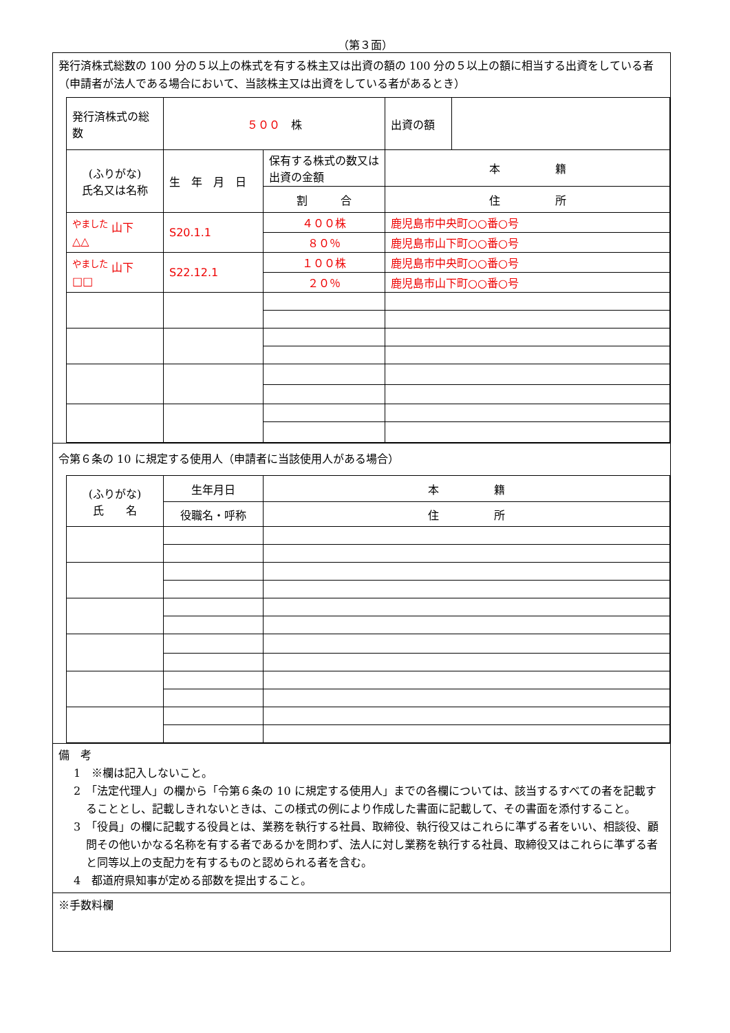（第３面）
発行済株式総数の 100 分の５以上の株式を有する株主又は出資の額の 100 分の５以上の額に相当する出資をしている者（申請者が法人である場合において、当該株主又は出資をしている者があるとき）
| 発行済株式の総数 | ５００ 株 | | 出資の額 | |
| (ふりがな) 氏名又は名称 | 生 年 月 日 | 保有する株式の数又は出資の金額 | 本 籍 | |
| | | 割 合 | 住 所 | |
| <sup>やました</sup> 山下 △△ | S20.1.1 | ４００株 | 鹿児島市中央町○○番○号 | |
| | | ８０％ | 鹿児島市山下町○○番○号 | |
| <sup>やました</sup> 山下 □□ | S22.12.1 | １００株 | 鹿児島市中央町○○番○号 | |
| | | ２０％ | 鹿児島市山下町○○番○号 | |
令第６条の 10 に規定する使用人（申請者に当該使用人がある場合）
| (ふりがな) 氏 名 | 生年月日 | 本 籍 |
| | 役職名・呼称 | 住 所 |
備　考
1　※欄は記入しないこと。
2　「法定代理人」の欄から「令第６条の 10 に規定する使用人」までの各欄については、該当するすべての者を記載することとし、記載しきれないときは、この様式の例により作成した書面に記載して、その書面を添付すること。
3　「役員」の欄に記載する役員とは、業務を執行する社員、取締役、執行役又はこれらに準ずる者をいい、相談役、顧問その他いかなる名称を有する者であるかを問わず、法人に対し業務を執行する社員、取締役又はこれらに準ずる者と同等以上の支配力を有するものと認められる者を含む。
4　都道府県知事が定める部数を提出すること。
※手数料欄